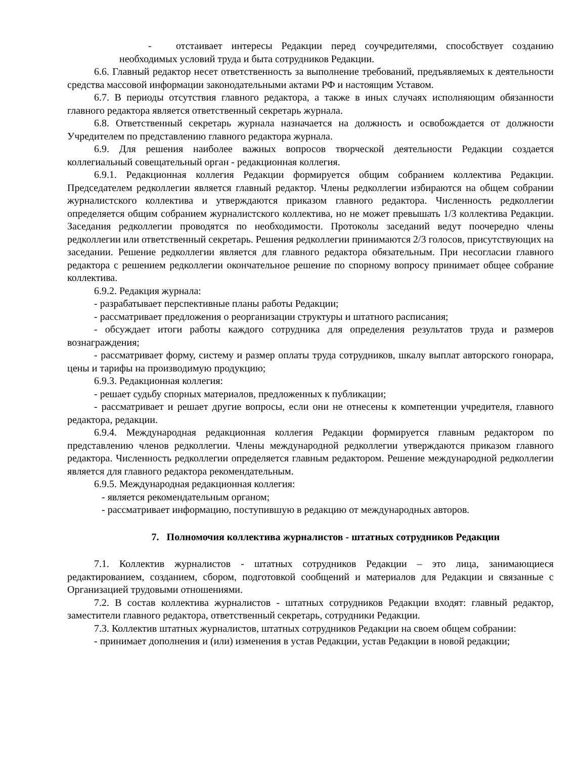- отстаивает интересы Редакции перед соучредителями, способствует созданию необходимых условий труда и быта сотрудников Редакции.
6.6. Главный редактор несет ответственность за выполнение требований, предъявляемых к деятельности средства массовой информации законодательными актами РФ и настоящим Уставом.
6.7. В периоды отсутствия главного редактора, а также в иных случаях исполняющим обязанности главного редактора является ответственный секретарь журнала.
6.8. Ответственный секретарь журнала назначается на должность и освобождается от должности Учредителем по представлению главного редактора журнала.
6.9. Для решения наиболее важных вопросов творческой деятельности Редакции создается коллегиальный совещательный орган - редакционная коллегия.
6.9.1. Редакционная коллегия Редакции формируется общим собранием коллектива Редакции. Председателем редколлегии является главный редактор. Члены редколлегии избираются на общем собрании журналистского коллектива и утверждаются приказом главного редактора. Численность редколлегии определяется общим собранием журналистского коллектива, но не может превышать 1/3 коллектива Редакции. Заседания редколлегии проводятся по необходимости. Протоколы заседаний ведут поочередно члены редколлегии или ответственный секретарь. Решения редколлегии принимаются 2/3 голосов, присутствующих на заседании. Решение редколлегии является для главного редактора обязательным. При несогласии главного редактора с решением редколлегии окончательное решение по спорному вопросу принимает общее собрание коллектива.
6.9.2. Редакция журнала:
- разрабатывает перспективные планы работы Редакции;
- рассматривает предложения о реорганизации структуры и штатного расписания;
- обсуждает итоги работы каждого сотрудника для определения результатов труда и размеров вознаграждения;
- рассматривает форму, систему и размер оплаты труда сотрудников, шкалу выплат авторского гонорара, цены и тарифы на производимую продукцию;
6.9.3. Редакционная коллегия:
- решает судьбу спорных материалов, предложенных к публикации;
- рассматривает и решает другие вопросы, если они не отнесены к компетенции учредителя, главного редактора, редакции.
6.9.4. Международная редакционная коллегия Редакции формируется главным редактором по представлению членов редколлегии. Члены международной редколлегии утверждаются приказом главного редактора. Численность редколлегии определяется главным редактором. Решение международной редколлегии является для главного редактора рекомендательным.
6.9.5. Международная редакционная коллегия:
- является рекомендательным органом;
- рассматривает информацию, поступившую в редакцию от международных авторов.
7. Полномочия коллектива журналистов - штатных сотрудников Редакции
7.1. Коллектив журналистов - штатных сотрудников Редакции – это лица, занимающиеся редактированием, созданием, сбором, подготовкой сообщений и материалов для Редакции и связанные с Организацией трудовыми отношениями.
7.2. В состав коллектива журналистов - штатных сотрудников Редакции входят: главный редактор, заместители главного редактора, ответственный секретарь, сотрудники Редакции.
7.3. Коллектив штатных журналистов, штатных сотрудников Редакции на своем общем собрании:
- принимает дополнения и (или) изменения в устав Редакции, устав Редакции в новой редакции;